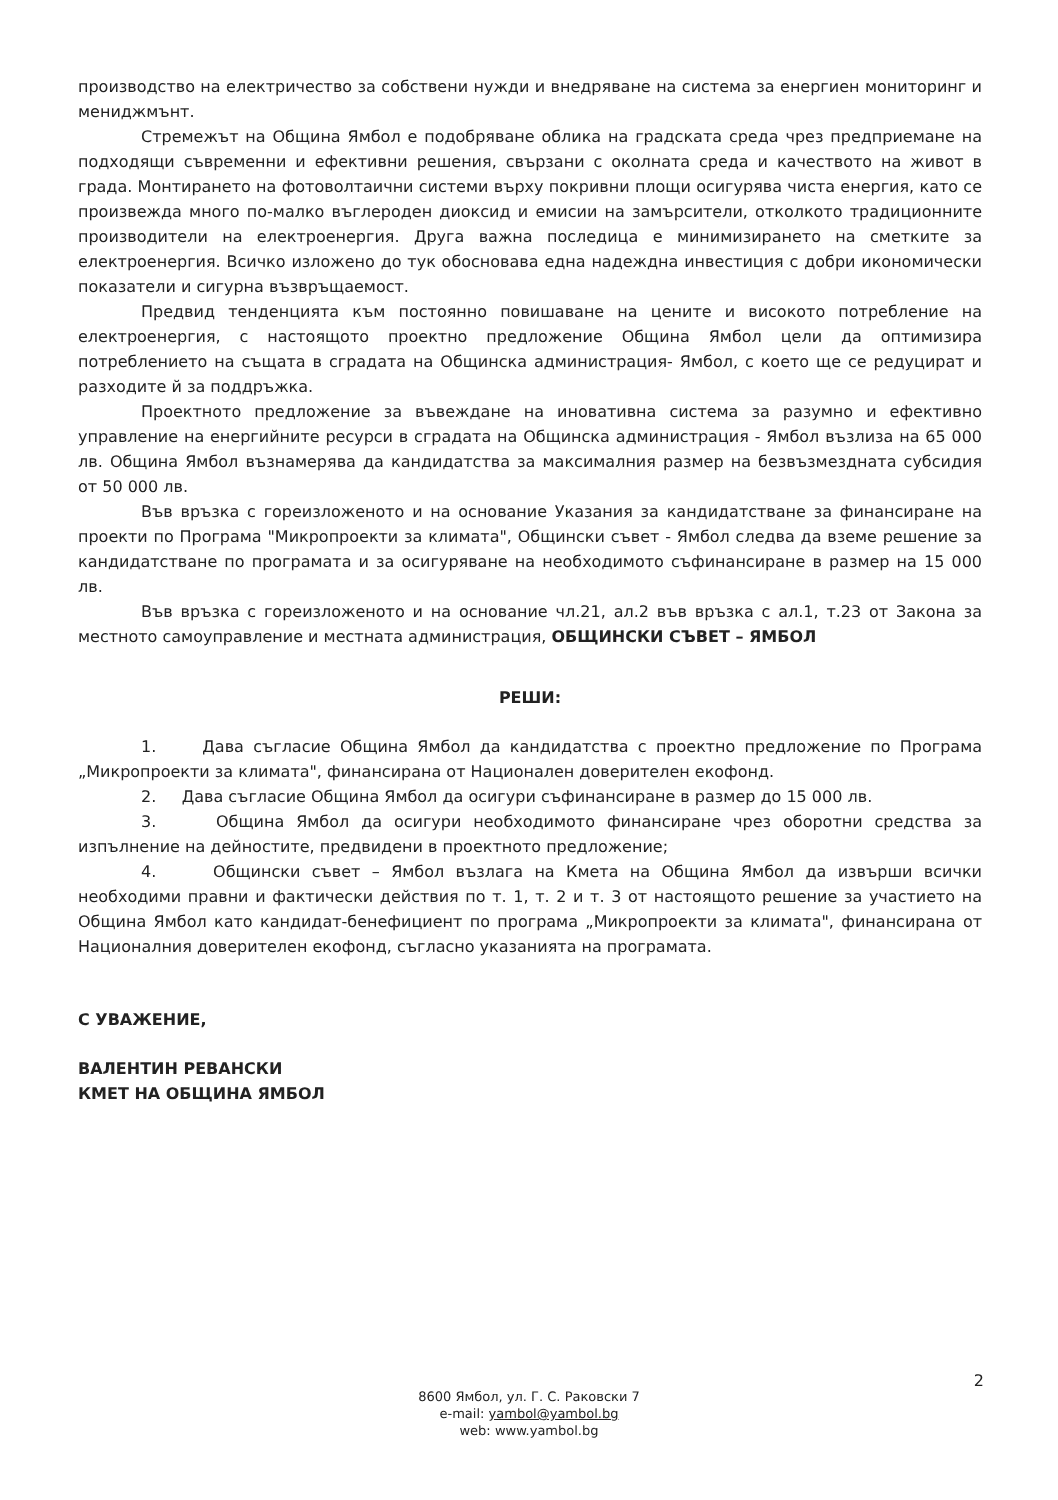производство на електричество за собствени нужди и внедряване на система за енергиен мониторинг и мениджмънт.
Стремежът на Община Ямбол е подобряване облика на градската среда чрез предприемане на подходящи съвременни и ефективни решения, свързани с околната среда и качеството на живот в града. Монтирането на фотоволтаични системи върху покривни площи осигурява чиста енергия, като се произвежда много по-малко въглероден диоксид и емисии на замърсители, отколкото традиционните производители на електроенергия. Друга важна последица е минимизирането на сметките за електроенергия. Всичко изложено до тук обосновава една надеждна инвестиция с добри икономически показатели и сигурна възвръщаемост.
Предвид тенденцията към постоянно повишаване на цените и високото потребление на електроенергия, с настоящото проектно предложение Община Ямбол цели да оптимизира потреблението на същата в сградата на Общинска администрация- Ямбол, с което ще се редуцират и разходите й за поддръжка.
Проектното предложение за въвеждане на иновативна система за разумно и ефективно управление на енергийните ресурси в сградата на Общинска администрация - Ямбол възлиза на 65 000 лв. Община Ямбол възнамерява да кандидатства за максималния размер на безвъзмездната субсидия от 50 000 лв.
Във връзка с гореизложеното и на основание Указания за кандидатстване за финансиране на проекти по Програма "Микропроекти за климата", Общински съвет - Ямбол следва да вземе решение за кандидатстване по програмата и за осигуряване на необходимото съфинансиране в размер на 15 000 лв.
Във връзка с гореизложеното и на основание чл.21, ал.2 във връзка с ал.1, т.23 от Закона за местното самоуправление и местната администрация, ОБЩИНСКИ СЪВЕТ – ЯМБОЛ
РЕШИ:
1. Дава съгласие Община Ямбол да кандидатства с проектно предложение по Програма „Микропроекти за климата", финансирана от Национален доверителен екофонд.
2. Дава съгласие Община Ямбол да осигури съфинансиране в размер до 15 000 лв.
3. Община Ямбол да осигури необходимото финансиране чрез оборотни средства за изпълнение на дейностите, предвидени в проектното предложение;
4. Общински съвет – Ямбол възлага на Кмета на Община Ямбол да извърши всички необходими правни и фактически действия по т. 1, т. 2 и т. 3 от настоящото решение за участието на Община Ямбол като кандидат-бенефициент по програма „Микропроекти за климата", финансирана от Националния доверителен екофонд, съгласно указанията на програмата.
С УВАЖЕНИЕ,
ВАЛЕНТИН РЕВАНСКИ
КМЕТ НА ОБЩИНА ЯМБОЛ
2
8600 Ямбол, ул. Г. С. Раковски 7
e-mail: yambol@yambol.bg
web: www.yambol.bg